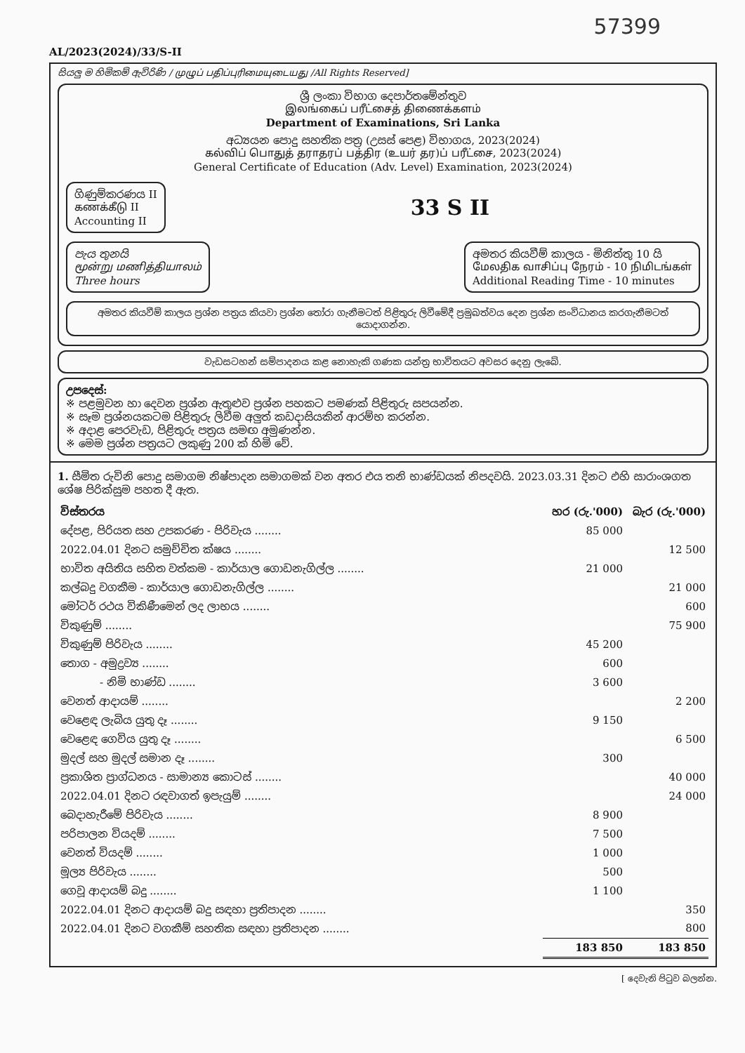57399
AL/2023(2024)/33/S-II
සියලු ම හිමිකම් ඇවිරිණි / முழுப் பதிப்புரிமையுடையது /All Rights Reserved]
ශ්‍රී ලංකා විභාග දෙපාර්තමේන්තුව
இலங்கைப் பரீட்சைத் திணைக்களம்
Department of Examinations, Sri Lanka
අධ්‍යයන පොදු සහතික පත්‍ර (උසස් පෙළ) විභාගය, 2023(2024)
கல்விப் பொதுத் தராதரப் பத்திர (உயர் தர)ப் பரீட்சை, 2023(2024)
General Certificate of Education (Adv. Level) Examination, 2023(2024)
ගිණුම්කරණය II
கணக்கீடு II
Accounting II
33 S II
පැය තුනයි
மூன்று மணித்தியாலம்
Three hours
අමතර කියවීම් කාලය - මිනිත්තු 10 යි
மேலதிக வாசிப்பு நேரம் - 10 நிமிடங்கள்
Additional Reading Time - 10 minutes
අමතර කියවීම් කාලය ප්‍රශ්න පත්‍රය කියවා ප්‍රශ්න තෝරා ගැනීමටත් පිළිතුරු ලිවීමේදී ප්‍රමුඛත්වය දෙන ප්‍රශ්න සංවිධානය කරගැනීමටත් යොදාගන්න.
වැඩසටහන් සම්පාදනය කළ නොහැකි ගණක යන්ත්‍ර භාවිතයට අවසර දෙනු ලැබේ.
උපදෙස්:
※ පළමුවන හා දෙවන ප්‍රශ්න ඇතුළුව ප්‍රශ්න පහකට පමණක් පිළිතුරු සපයන්න.
※ සෑම ප්‍රශ්නයකටම පිළිතුරු ලිවීම අලුත් කඩදාසියකින් ආරම්භ කරන්න.
※ අදාළ පෙරවැඩ, පිළිතුරු පත්‍රය සමඟ අමුණන්න.
※ මෙම ප්‍රශ්න පත්‍රයට ලකුණු 200 ක් හිමි වේ.
1. සීමිත රුවිනි පොදු සමාගම නිෂ්පාදන සමාගමක් වන අතර එය තනි භාණ්ඩයක් නිපදවයි. 2023.03.31 දිනට එහි සාරාංශගත ශේෂ පිරික්සුම පහත දී ඇත.
| විස්තරය | හර (රු.'000) | බැර (රු.'000) |
| --- | --- | --- |
| දේපළ, පිරියත සහ උපකරණ - පිරිවැය ........ | 85 000 | |
| 2022.04.01 දිනට සමුච්චිත ක්ෂය ........ | | 12 500 |
| භාවිත අයිතිය සහිත වත්කම - කාර්යාල ගොඩනැගිල්ල ........ | 21 000 | |
| කල්බදු වගකීම - කාර්යාල ගොඩනැගිල්ල ........ | | 21 000 |
| මෝටර් රථය විකිණීමෙන් ලද ලාභය ........ | | 600 |
| විකුණුම් ........ | | 75 900 |
| විකුණුම් පිරිවැය ........ | 45 200 | |
| තොග - අමුද්‍රව්‍ය ........ | 600 | |
| - නිමි භාණ්ඩ ........ | 3 600 | |
| වෙනත් ආදායම් ........ | | 2 200 |
| වෙළෙඳ ලැබිය යුතු දෑ ........ | 9 150 | |
| වෙළෙඳ ගෙවිය යුතු දෑ ........ | | 6 500 |
| මුදල් සහ මුදල් සමාන දෑ ........ | 300 | |
| ප්‍රකාශිත ප්‍රාග්ධනය - සාමාන්‍ය කොටස් ........ | | 40 000 |
| 2022.04.01 දිනට රඳවාගත් ඉපැයුම් ........ | | 24 000 |
| බෙදාහැරීමේ පිරිවැය ........ | 8 900 | |
| පරිපාලන වියදම් ........ | 7 500 | |
| වෙනත් වියදම් ........ | 1 000 | |
| මූල්‍ය පිරිවැය ........ | 500 | |
| ගෙවූ ආදායම් බදු ........ | 1 100 | |
| 2022.04.01 දිනට ආදායම් බදු සඳහා ප්‍රතිපාදන ........ | | 350 |
| 2022.04.01 දිනට වගකීම් සහතික සඳහා ප්‍රතිපාදන ........ | | 800 |
| | 183 850 | 183 850 |
[ දෙවැනි පිටුව බලන්න.